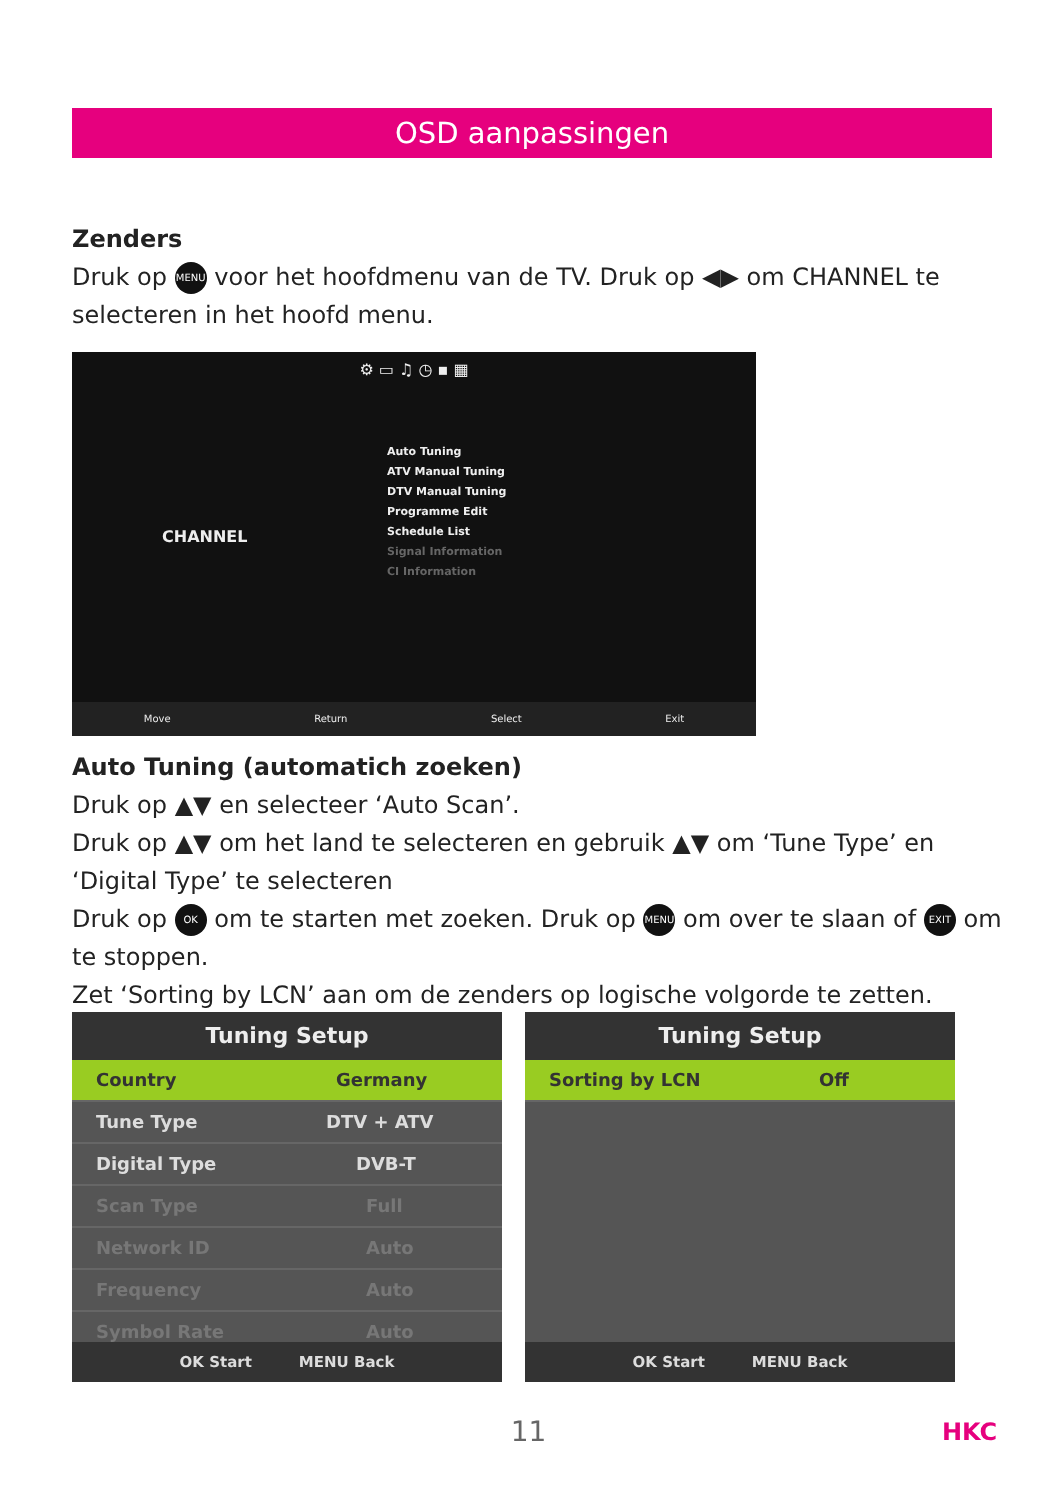OSD aanpassingen
Zenders
Druk op MENU voor het hoofdmenu van de TV. Druk op ◀▶ om CHANNEL te selecteren in het hoofd menu.
⚙ ▭ ♫ ◷ ▪ ▦
CHANNEL
Auto Tuning
ATV Manual Tuning
DTV Manual Tuning
Programme Edit
Schedule List
Signal Information
CI Information
Move Return Select Exit
Auto Tuning (automatich zoeken)
Druk op ▲▼ en selecteer ‘Auto Scan’.
Druk op ▲▼ om het land te selecteren en gebruik ▲▼ om ‘Tune Type’ en ‘Digital Type’ te selecteren
Druk op OK om te starten met zoeken. Druk op MENU om over te slaan of EXIT om te stoppen.
Zet ‘Sorting by LCN’ aan om de zenders op logische volgorde te zetten.
Tuning Setup
Country Germany
Tune Type DTV + ATV
Digital Type DVB-T
Scan Type Full
Network ID Auto
Frequency Auto
Symbol Rate Auto
OK Start MENU Back
Tuning Setup
Sorting by LCN Off
OK Start MENU Back
11 HKC